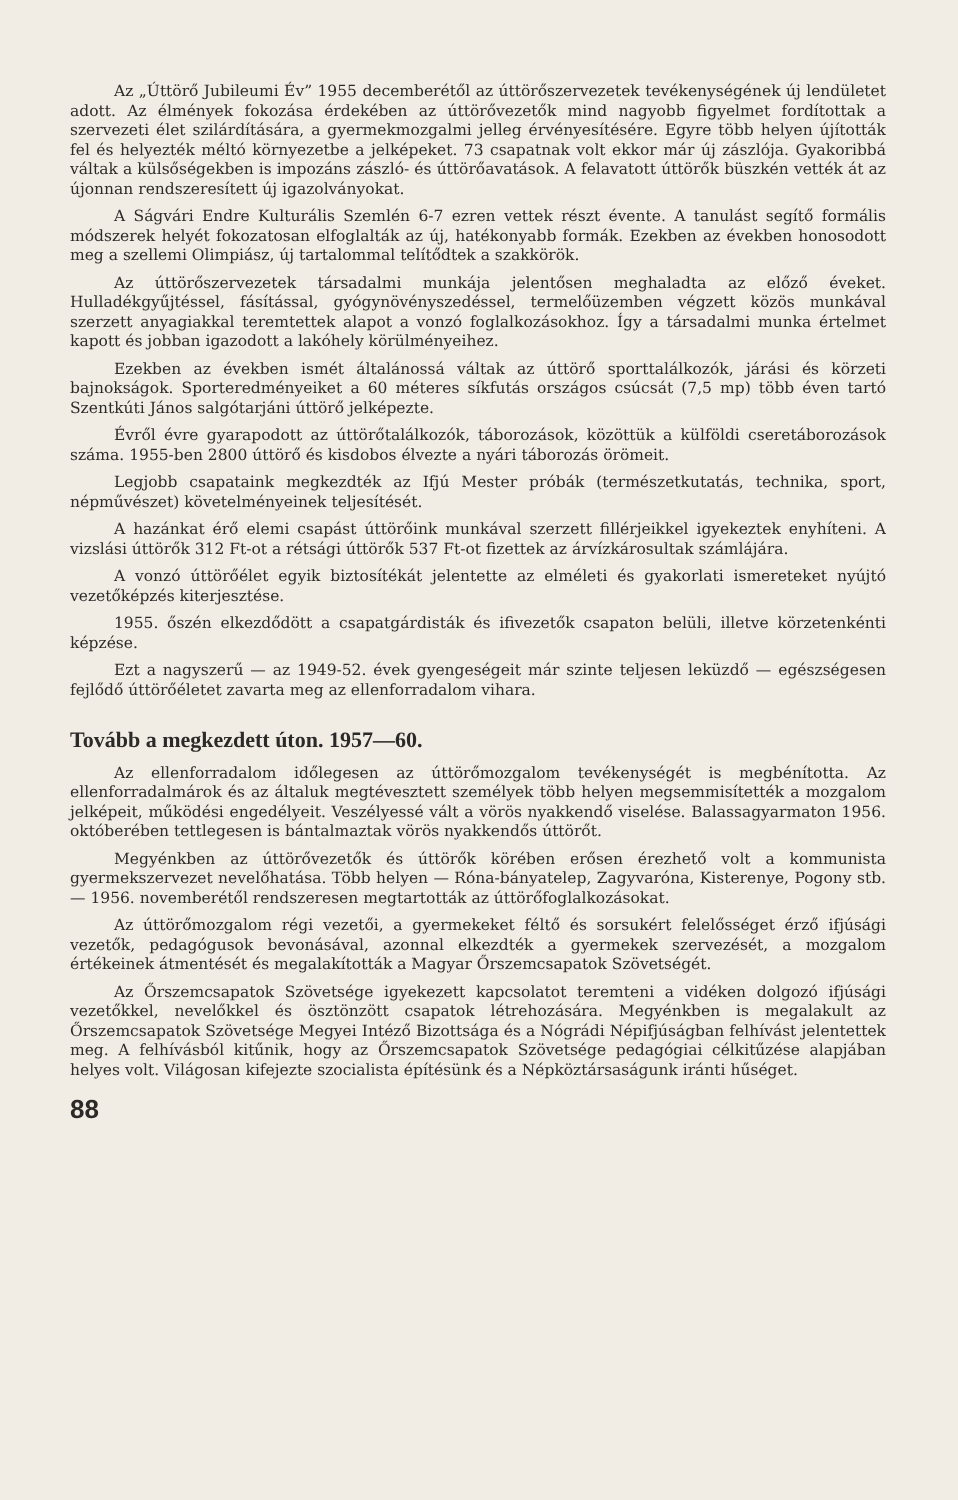Az „Úttörő Jubileumi Év” 1955 decemberétől az úttörőszervezetek tevékenységének új lendületet adott. Az élmények fokozása érdekében az úttörővezetők mind nagyobb figyelmet fordítottak a szervezeti élet szilárdítására, a gyermekmozgalmi jelleg érvényesítésére. Egyre több helyen újították fel és helyezték méltó környezetbe a jelképeket. 73 csapatnak volt ekkor már új zászlója. Gyakoribbá váltak a külsőségekben is impozáns zászló- és úttörőavatások. A felavatott úttörők büszkén vették át az újonnan rendszeresített új igazolványokat.
A Ságvári Endre Kulturális Szemlén 6-7 ezren vettek részt évente. A tanulást segítő formális módszerek helyét fokozatosan elfoglalták az új, hatékonyabb formák. Ezekben az években honosodott meg a szellemi Olimpiász, új tartalommal telítődtek a szakkörök.
Az úttörőszervezetek társadalmi munkája jelentősen meghaladta az előző éveket. Hulladékgyűjtéssel, fásítással, gyógynövényszedéssel, termelőüzemben végzett közös munkával szerzett anyagiakkal teremtettek alapot a vonzó foglalkozásokhoz. Így a társadalmi munka értelmet kapott és jobban igazodott a lakóhely körülményeihez.
Ezekben az években ismét általánossá váltak az úttörő sporttalálkozók, járási és körzeti bajnokságok. Sporteredményeiket a 60 méteres síkfutás országos csúcsát (7,5 mp) több éven tartó Szentkúti János salgótarjáni úttörő jelképezte.
Évről évre gyarapodott az úttörőtalálkozók, táborozások, közöttük a külföldi cseretáborozások száma. 1955-ben 2800 úttörő és kisdobos élvezte a nyári táborozás örömeit.
Legjobb csapataink megkezdték az Ifjú Mester próbák (természetkutatás, technika, sport, népművészet) követelményeinek teljesítését.
A hazánkat érő elemi csapást úttörőink munkával szerzett fillérjeikkel igyekeztek enyhíteni. A vizslási úttörők 312 Ft-ot a rétsági úttörők 537 Ft-ot fizettek az árvízkárosultak számlájára.
A vonzó úttörőélet egyik biztosítékát jelentette az elméleti és gyakorlati ismereteket nyújtó vezetőképzés kiterjesztése.
1955. őszén elkezdődött a csapatgárdisták és ifivezetők csapaton belüli, illetve körzetenkénti képzése.
Ezt a nagyszerű — az 1949-52. évek gyengeségeit már szinte teljesen leküzdő — egészségesen fejlődő úttörőéletet zavarta meg az ellenforradalom vihara.
Tovább a megkezdett úton. 1957—60.
Az ellenforradalom időlegesen az úttörőmozgalom tevékenységét is megbénította. Az ellenforradalmárok és az általuk megtévesztett személyek több helyen megsemmisítették a mozgalom jelképeit, működési engedélyeit. Veszélyessé vált a vörös nyakkendő viselése. Balassagyarmaton 1956. októberében tettlegesen is bántalmaztak vörös nyakkendős úttörőt.
Megyénkben az úttörővezetők és úttörők körében erősen érezhető volt a kommunista gyermekszervezet nevelőhatása. Több helyen — Róna-bányatelep, Zagyvaróna, Kisterenye, Pogony stb. — 1956. novemberétől rendszeresen megtartották az úttörőfoglalkozásokat.
Az úttörőmozgalom régi vezetői, a gyermekeket féltő és sorsukért felelősséget érző ifjúsági vezetők, pedagógusok bevonásával, azonnal elkezdték a gyermekek szervezését, a mozgalom értékeinek átmentését és megalakították a Magyar Őrszemcsapatok Szövetségét.
Az Őrszemcsapatok Szövetsége igyekezett kapcsolatot teremteni a vidéken dolgozó ifjúsági vezetőkkel, nevelőkkel és ösztönzött csapatok létrehozására. Megyénkben is megalakult az Őrszemcsapatok Szövetsége Megyei Intéző Bizottsága és a Nógrádi Népifjúságban felhívást jelentettek meg. A felhívásból kitűnik, hogy az Őrszemcsapatok Szövetsége pedagógiai célkitűzése alapjában helyes volt. Világosan kifejezte szocialista építésünk és a Népköztársaságunk iránti hűséget.
88